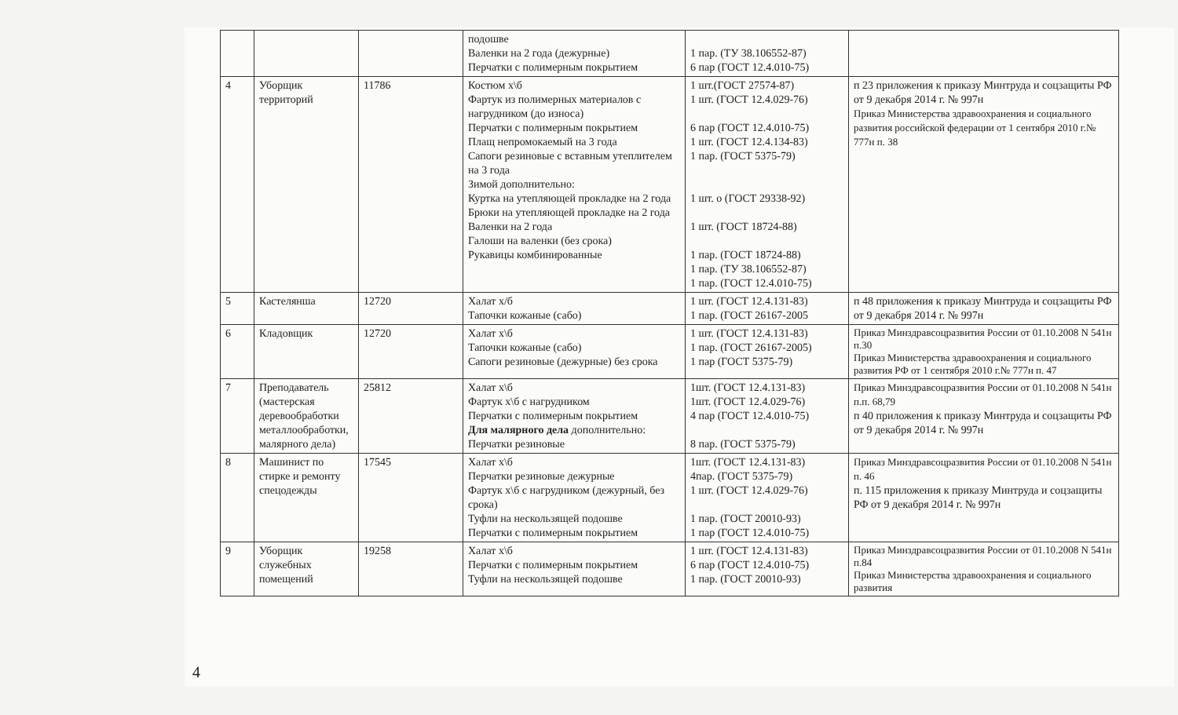| | | | подошве Валенки на 2 года (дежурные) Перчатки с полимерным покрытием | 1 пар. (ТУ 38.106552-87) 6 пар (ГОСТ 12.4.010-75) | |
| 4 | Уборщик территорий | 11786 | Костюм х\б Фартук из полимерных материалов с нагрудником (до износа) Перчатки с полимерным покрытием Плащ непромокаемый на 3 года Сапоги резиновые с вставным утеплителем на 3 года Зимой дополнительно: Куртка на утепляющей прокладке на 2 года Брюки на утепляющей прокладке на 2 года Валенки на 2 года Галоши на валенки (без срока) Рукавицы комбинированные | 1 шт.(ГОСТ 27574-87) 1 шт. (ГОСТ 12.4.029-76) 6 пар (ГОСТ 12.4.010-75) 1 шт. (ГОСТ 12.4.134-83) 1 пар. (ГОСТ 5375-79) 1 шт. о (ГОСТ 29338-92) 1 шт. (ГОСТ 18724-88) 1 пар. (ГОСТ 18724-88) 1 пар. (ТУ 38.106552-87) 1 пар. (ГОСТ 12.4.010-75) | п 23 приложения к приказу Минтруда и соцзащиты РФ от 9 декабря 2014 г. № 997н Приказ Министерства здравоохранения и социального развития российской федерации от 1 сентября 2010 г.№ 777н п. 38 |
| 5 | Кастелянша | 12720 | Халат х/б Тапочки кожаные (сабо) | 1 шт. (ГОСТ 12.4.131-83) 1 пар. (ГОСТ 26167-2005 | п 48 приложения к приказу Минтруда и соцзащиты РФ от 9 декабря 2014 г. № 997н |
| 6 | Кладовщик | 12720 | Халат х\б Тапочки кожаные (сабо) Сапоги резиновые (дежурные) без срока | 1 шт. (ГОСТ 12.4.131-83) 1 пар. (ГОСТ 26167-2005) 1 пар (ГОСТ 5375-79) | Приказ Минздравсоцразвития России от 01.10.2008 N 541н п.30 Приказ Министерства здравоохранения и социального развития РФ от 1 сентября 2010 г.№ 777н п. 47 |
| 7 | Преподаватель (мастерская деревообработки металлообработки, малярного дела) | 25812 | Халат х\б Фартук х\б с нагрудником Перчатки с полимерным покрытием Для малярного дела дополнительно: Перчатки резиновые | 1шт. (ГОСТ 12.4.131-83) 1шт. (ГОСТ 12.4.029-76) 4 пар (ГОСТ 12.4.010-75) 8 пар. (ГОСТ 5375-79) | Приказ Минздравсоцразвития России от 01.10.2008 N 541н п.п. 68,79 п 40 приложения к приказу Минтруда и соцзащиты РФ от 9 декабря 2014 г. № 997н |
| 8 | Машинист по стирке и ремонту спецодежды | 17545 | Халат х\б Перчатки резиновые дежурные Фартук х\б с нагрудником (дежурный, без срока) Туфли на нескользящей подошве Перчатки с полимерным покрытием | 1шт. (ГОСТ 12.4.131-83) 4пар. (ГОСТ 5375-79) 1 шт. (ГОСТ 12.4.029-76) 1 пар. (ГОСТ 20010-93) 1 пар (ГОСТ 12.4.010-75) | Приказ Минздравсоцразвития России от 01.10.2008 N 541н п. 46 п. 115 приложения к приказу Минтруда и соцзащиты РФ от 9 декабря 2014 г. № 997н |
| 9 | Уборщик служебных помещений | 19258 | Халат х\б Перчатки с полимерным покрытием Туфли на нескользящей подошве | 1 шт. (ГОСТ 12.4.131-83) 6 пар (ГОСТ 12.4.010-75) 1 пар. (ГОСТ 20010-93) | Приказ Минздравсоцразвития России от 01.10.2008 N 541н п.84 Приказ Министерства здравоохранения и социального развития |
4